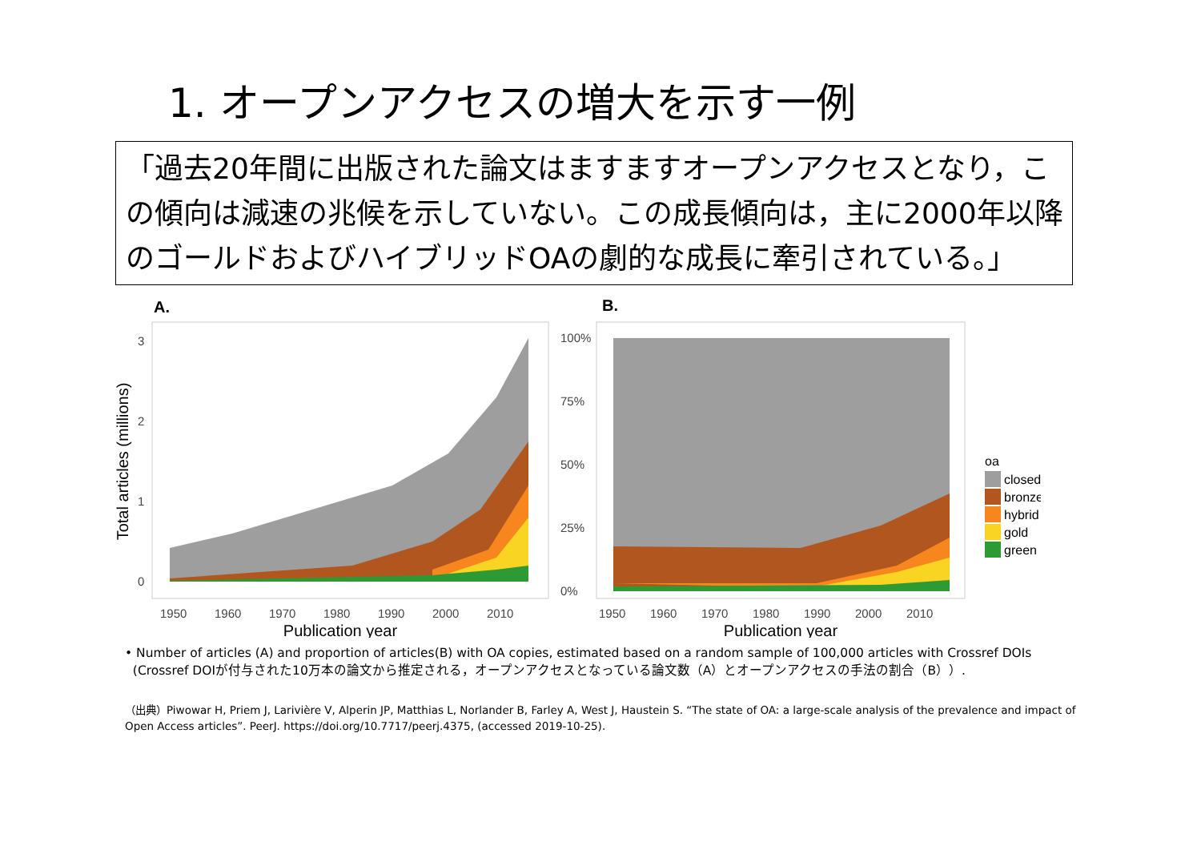1. オープンアクセスの増大を示す一例
「過去20年間に出版された論文はますますオープンアクセスとなり，この傾向は減速の兆候を示していない。この成長傾向は，主に2000年以降のゴールドおよびハイブリッドOAの劇的な成長に牽引されている。」
A.
0
1
2
3
1950
1960
1970
1980
1990
2000
2010
Publication year
Total articles (millions)
B.
0%
25%
50%
75%
100%
1950
1960
1970
1980
1990
2000
2010
Publication year
oa
closed
bronze
hybrid
gold
green
• Number of articles (A) and proportion of articles(B) with OA copies, estimated based on a random sample of 100,000 articles with Crossref DOIs
(Crossref DOIが付与された10万本の論文から推定される，オープンアクセスとなっている論文数（A）とオープンアクセスの手法の割合（B））.
（出典）Piwowar H, Priem J, Larivière V, Alperin JP, Matthias L, Norlander B, Farley A, West J, Haustein S. “The state of OA: a large-scale analysis of the prevalence and impact of Open Access articles”. PeerJ. https://doi.org/10.7717/peerj.4375, (accessed 2019-10-25).